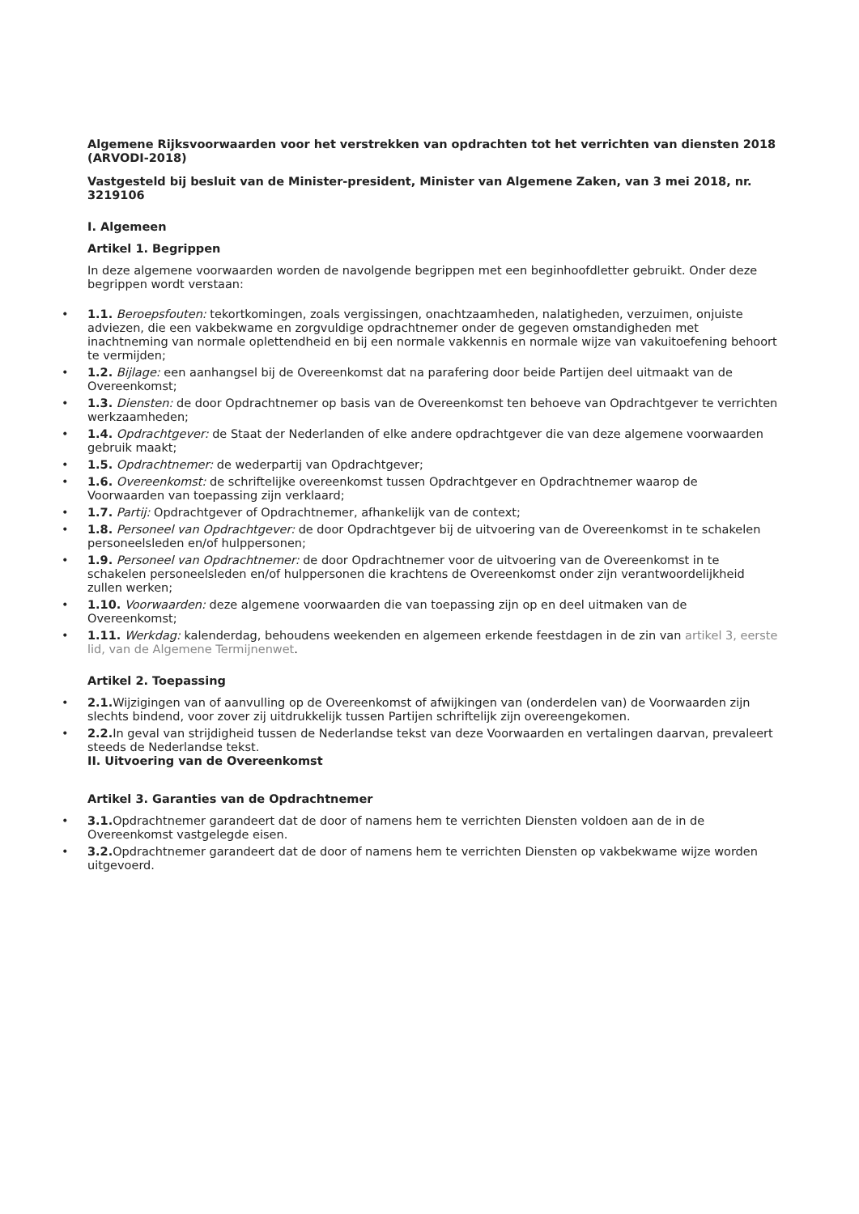Algemene Rijksvoorwaarden voor het verstrekken van opdrachten tot het verrichten van diensten 2018 (ARVODI-2018)
Vastgesteld bij besluit van de Minister-president, Minister van Algemene Zaken, van 3 mei 2018, nr. 3219106
I. Algemeen
Artikel 1. Begrippen
In deze algemene voorwaarden worden de navolgende begrippen met een beginhoofdletter gebruikt. Onder deze begrippen wordt verstaan:
• 1.1. Beroepsfouten: tekortkomingen, zoals vergissingen, onachtzaamheden, nalatigheden, verzuimen, onjuiste adviezen, die een vakbekwame en zorgvuldige opdrachtnemer onder de gegeven omstandigheden met inachtneming van normale oplettendheid en bij een normale vakkennis en normale wijze van vakuitoefening behoort te vermijden;
• 1.2. Bijlage: een aanhangsel bij de Overeenkomst dat na parafering door beide Partijen deel uitmaakt van de Overeenkomst;
• 1.3. Diensten: de door Opdrachtnemer op basis van de Overeenkomst ten behoeve van Opdrachtgever te verrichten werkzaamheden;
• 1.4. Opdrachtgever: de Staat der Nederlanden of elke andere opdrachtgever die van deze algemene voorwaarden gebruik maakt;
• 1.5. Opdrachtnemer: de wederpartij van Opdrachtgever;
• 1.6. Overeenkomst: de schriftelijke overeenkomst tussen Opdrachtgever en Opdrachtnemer waarop de Voorwaarden van toepassing zijn verklaard;
• 1.7. Partij: Opdrachtgever of Opdrachtnemer, afhankelijk van de context;
• 1.8. Personeel van Opdrachtgever: de door Opdrachtgever bij de uitvoering van de Overeenkomst in te schakelen personeelsleden en/of hulppersonen;
• 1.9. Personeel van Opdrachtnemer: de door Opdrachtnemer voor de uitvoering van de Overeenkomst in te schakelen personeelsleden en/of hulppersonen die krachtens de Overeenkomst onder zijn verantwoordelijkheid zullen werken;
• 1.10. Voorwaarden: deze algemene voorwaarden die van toepassing zijn op en deel uitmaken van de Overeenkomst;
• 1.11. Werkdag: kalenderdag, behoudens weekenden en algemeen erkende feestdagen in de zin van artikel 3, eerste lid, van de Algemene Termijnenwet.
Artikel 2. Toepassing
• 2.1. Wijzigingen van of aanvulling op de Overeenkomst of afwijkingen van (onderdelen van) de Voorwaarden zijn slechts bindend, voor zover zij uitdrukkelijk tussen Partijen schriftelijk zijn overeengekomen.
• 2.2. In geval van strijdigheid tussen de Nederlandse tekst van deze Voorwaarden en vertalingen daarvan, prevaleert steeds de Nederlandse tekst.
II. Uitvoering van de Overeenkomst
Artikel 3. Garanties van de Opdrachtnemer
• 3.1. Opdrachtnemer garandeert dat de door of namens hem te verrichten Diensten voldoen aan de in de Overeenkomst vastgelegde eisen.
• 3.2. Opdrachtnemer garandeert dat de door of namens hem te verrichten Diensten op vakbekwame wijze worden uitgevoerd.